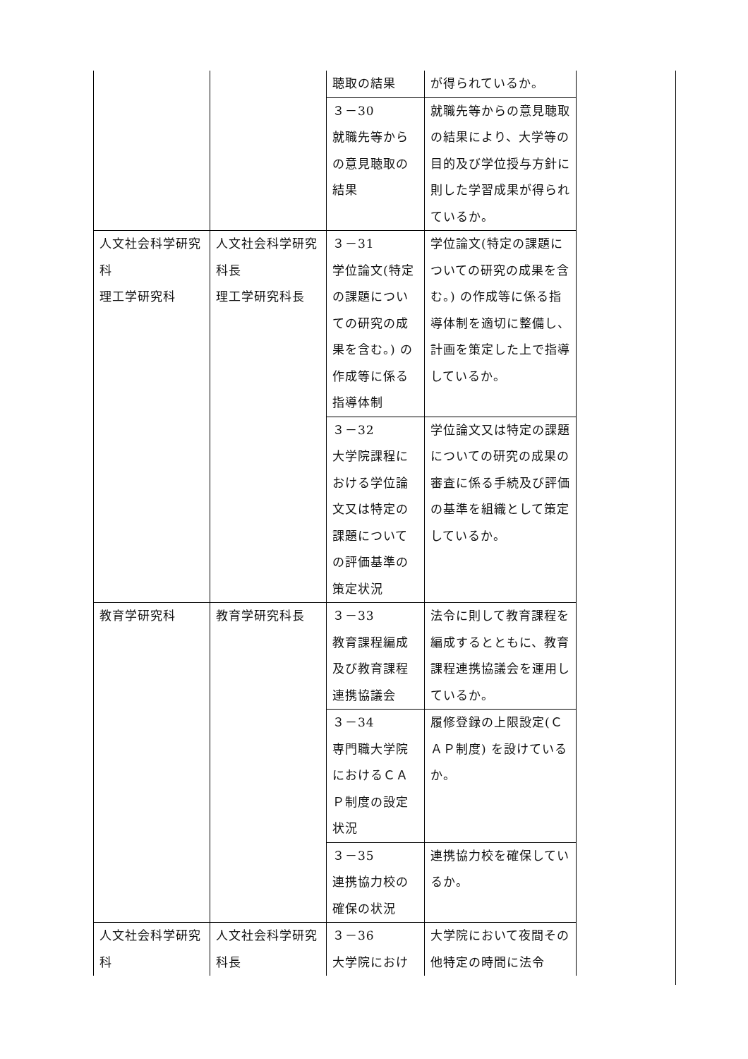| | | 聴取の結果 | が得られているか。 |
| | | ３－30 就職先等からの意見聴取の結果 | 就職先等からの意見聴取の結果により、大学等の目的及び学位授与方針に則した学習成果が得られているか。 |
| 人文社会科学研究科 理工学研究科 | 人文社会科学研究科長 理工学研究科長 | ３－31 学位論文(特定の課題についての研究の成果を含む。) の作成等に係る指導体制 | 学位論文(特定の課題についての研究の成果を含む。) の作成等に係る指導体制を適切に整備し、計画を策定した上で指導しているか。 |
| | | ３－32 大学院課程における学位論文又は特定の課題についての評価基準の策定状況 | 学位論文又は特定の課題についての研究の成果の審査に係る手続及び評価の基準を組織として策定しているか。 |
| 教育学研究科 | 教育学研究科長 | ３－33 教育課程編成及び教育課程連携協議会 | 法令に則して教育課程を編成するとともに、教育課程連携協議会を運用しているか。 |
| | | ３－34 専門職大学院におけるＣＡＰ制度の設定状況 | 履修登録の上限設定(ＣＡＰ制度) を設けているか。 |
| | | ３－35 連携協力校の確保の状況 | 連携協力校を確保しているか。 |
| 人文社会科学研究科 | 人文社会科学研究科長 | ３－36 大学院におけ | 大学院において夜間その他特定の時間に法令 |